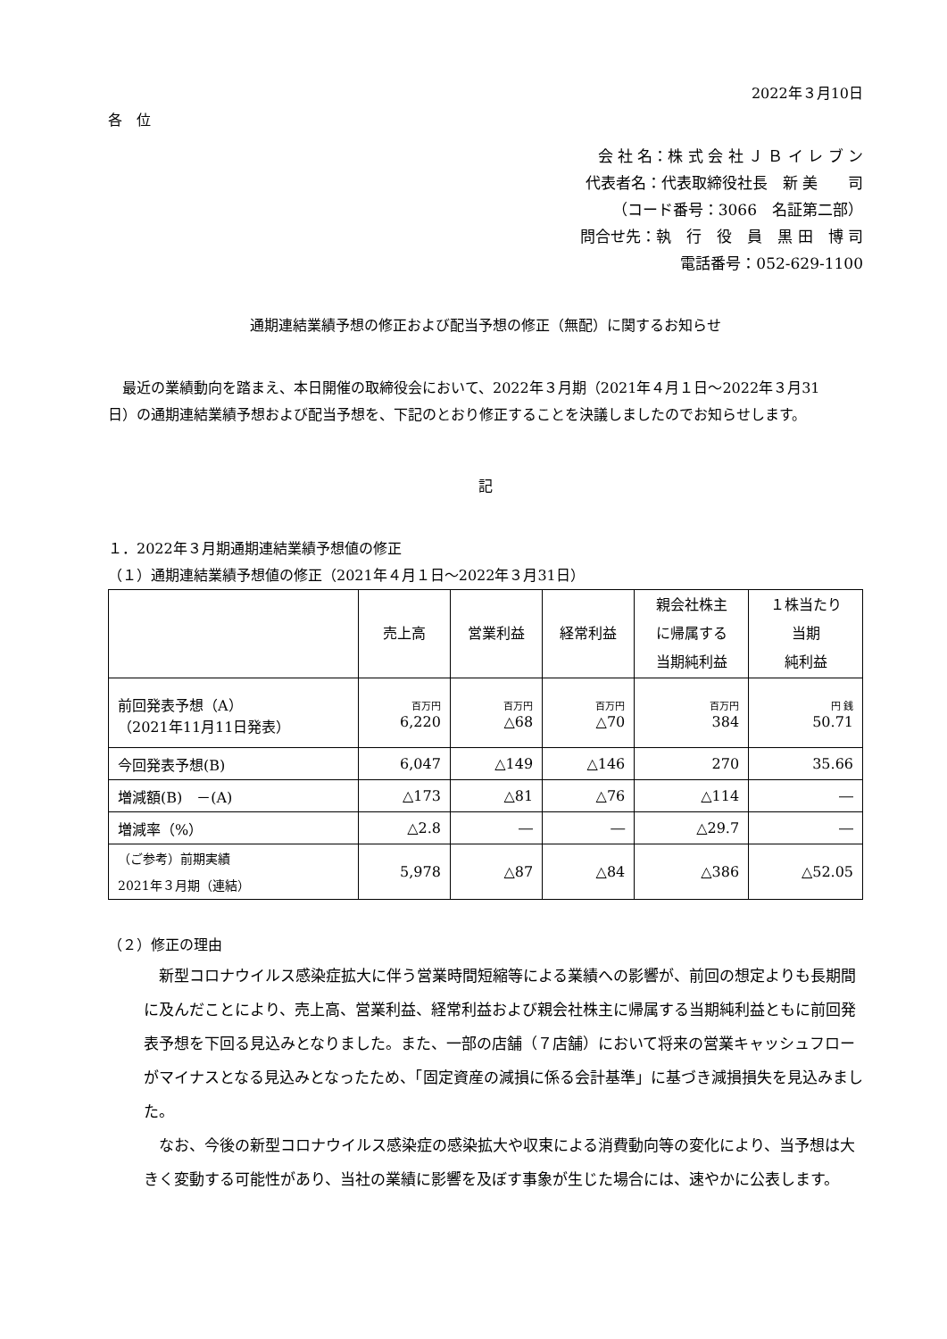2022年３月10日
各　位
会 社 名：株 式 会 社 Ｊ Ｂ イ レ ブ ン
代表者名：代表取締役社長　新 美　　司
（コード番号：3066　名証第二部）
問合せ先：執　行　役　員　黒 田　博 司
電話番号：052-629-1100
通期連結業績予想の修正および配当予想の修正（無配）に関するお知らせ
　最近の業績動向を踏まえ、本日開催の取締役会において、2022年３月期（2021年４月１日～2022年３月31日）の通期連結業績予想および配当予想を、下記のとおり修正することを決議しましたのでお知らせします。
記
１．2022年３月期通期連結業績予想値の修正
（１）通期連結業績予想値の修正（2021年４月１日～2022年３月31日）
| | 売上高 | 営業利益 | 経常利益 | 親会社株主 に帰属する 当期純利益 | １株当たり 当期 純利益 |
| --- | --- | --- | --- | --- | --- |
| 前回発表予想（A） （2021年11月11日発表） | 百万円 6,220 | 百万円 △68 | 百万円 △70 | 百万円 384 | 円 銭 50.71 |
| 今回発表予想(B) | 6,047 | △149 | △146 | 270 | 35.66 |
| 増減額(B) －(A) | △173 | △81 | △76 | △114 | ― |
| 増減率（%） | △2.8 | ― | ― | △29.7 | ― |
| （ご参考）前期実績 2021年３月期（連結） | 5,978 | △87 | △84 | △386 | △52.05 |
（２）修正の理由
　新型コロナウイルス感染症拡大に伴う営業時間短縮等による業績への影響が、前回の想定よりも長期間に及んだことにより、売上高、営業利益、経常利益および親会社株主に帰属する当期純利益ともに前回発表予想を下回る見込みとなりました。また、一部の店舗（７店舗）において将来の営業キャッシュフローがマイナスとなる見込みとなったため、「固定資産の減損に係る会計基準」に基づき減損損失を見込みました。
　なお、今後の新型コロナウイルス感染症の感染拡大や収束による消費動向等の変化により、当予想は大きく変動する可能性があり、当社の業績に影響を及ぼす事象が生じた場合には、速やかに公表します。